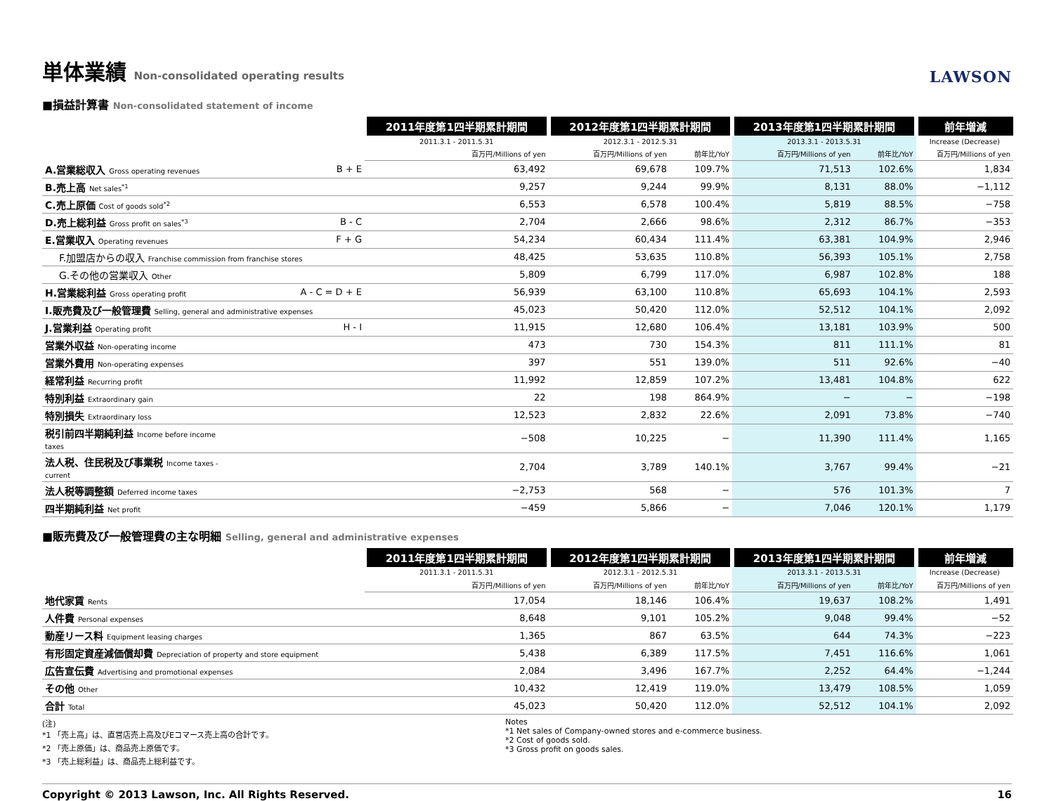単体業績 Non-consolidated operating results
LAWSON
■損益計算書 Non-consolidated statement of income
| | | 2011年度第1四半期累計期間 | 2012年度第1四半期累計期間 | | 2013年度第1四半期累計期間 | | 前年増減 |
| | | 2011.3.1 - 2011.5.31 | 2012.3.1 - 2012.5.31 | | 2013.3.1 - 2013.5.31 | | Increase (Decrease) |
| | | 百万円/Millions of yen | 百万円/Millions of yen | 前年比/YoY | 百万円/Millions of yen | 前年比/YoY | 百万円/Millions of yen |
| A.営業総収入 Gross operating revenues | B + E | 63,492 | 69,678 | 109.7% | 71,513 | 102.6% | 1,834 |
| B.売上高 Net sales<sup>*1</sup> | | 9,257 | 9,244 | 99.9% | 8,131 | 88.0% | −1,112 |
| C.売上原価 Cost of goods sold<sup>*2</sup> | | 6,553 | 6,578 | 100.4% | 5,819 | 88.5% | −758 |
| D.売上総利益 Gross profit on sales<sup>*3</sup> | B - C | 2,704 | 2,666 | 98.6% | 2,312 | 86.7% | −353 |
| E.営業収入 Operating revenues | F + G | 54,234 | 60,434 | 111.4% | 63,381 | 104.9% | 2,946 |
| F.加盟店からの収入 Franchise commission from franchise stores | | 48,425 | 53,635 | 110.8% | 56,393 | 105.1% | 2,758 |
| G.その他の営業収入 Other | | 5,809 | 6,799 | 117.0% | 6,987 | 102.8% | 188 |
| H.営業総利益 Gross operating profit | A - C = D + E | 56,939 | 63,100 | 110.8% | 65,693 | 104.1% | 2,593 |
| I.販売費及び一般管理費 Selling, general and administrative expenses | | 45,023 | 50,420 | 112.0% | 52,512 | 104.1% | 2,092 |
| J.営業利益 Operating profit | H - I | 11,915 | 12,680 | 106.4% | 13,181 | 103.9% | 500 |
| 営業外収益 Non-operating income | | 473 | 730 | 154.3% | 811 | 111.1% | 81 |
| 営業外費用 Non-operating expenses | | 397 | 551 | 139.0% | 511 | 92.6% | −40 |
| 経常利益 Recurring profit | | 11,992 | 12,859 | 107.2% | 13,481 | 104.8% | 622 |
| 特別利益 Extraordinary gain | | 22 | 198 | 864.9% | − | − | −198 |
| 特別損失 Extraordinary loss | | 12,523 | 2,832 | 22.6% | 2,091 | 73.8% | −740 |
| 税引前四半期純利益 Income before income taxes | | −508 | 10,225 | − | 11,390 | 111.4% | 1,165 |
| 法人税、住民税及び事業税 Income taxes - current | | 2,704 | 3,789 | 140.1% | 3,767 | 99.4% | −21 |
| 法人税等調整額 Deferred income taxes | | −2,753 | 568 | − | 576 | 101.3% | 7 |
| 四半期純利益 Net profit | | −459 | 5,866 | − | 7,046 | 120.1% | 1,179 |
■販売費及び一般管理費の主な明細 Selling, general and administrative expenses
| | | 2011年度第1四半期累計期間 | 2012年度第1四半期累計期間 | | 2013年度第1四半期累計期間 | | 前年増減 |
| | | 2011.3.1 - 2011.5.31 | 2012.3.1 - 2012.5.31 | | 2013.3.1 - 2013.5.31 | | Increase (Decrease) |
| | | 百万円/Millions of yen | 百万円/Millions of yen | 前年比/YoY | 百万円/Millions of yen | 前年比/YoY | 百万円/Millions of yen |
| 地代家賃 Rents | | 17,054 | 18,146 | 106.4% | 19,637 | 108.2% | 1,491 |
| 人件費 Personal expenses | | 8,648 | 9,101 | 105.2% | 9,048 | 99.4% | −52 |
| 動産リース料 Equipment leasing charges | | 1,365 | 867 | 63.5% | 644 | 74.3% | −223 |
| 有形固定資産減価償却費 Depreciation of property and store equipment | | 5,438 | 6,389 | 117.5% | 7,451 | 116.6% | 1,061 |
| 広告宣伝費 Advertising and promotional expenses | | 2,084 | 3,496 | 167.7% | 2,252 | 64.4% | −1,244 |
| その他 Other | | 10,432 | 12,419 | 119.0% | 13,479 | 108.5% | 1,059 |
| 合計 Total | | 45,023 | 50,420 | 112.0% | 52,512 | 104.1% | 2,092 |
(注)
*1 「売上高」は、直営店売上高及びEコマース売上高の合計です。
*2 「売上原価」は、商品売上原価です。
*3 「売上総利益」は、商品売上総利益です。
Notes
*1 Net sales of Company-owned stores and e-commerce business.
*2 Cost of goods sold.
*3 Gross profit on goods sales.
Copyright © 2013 Lawson, Inc. All Rights Reserved. 16